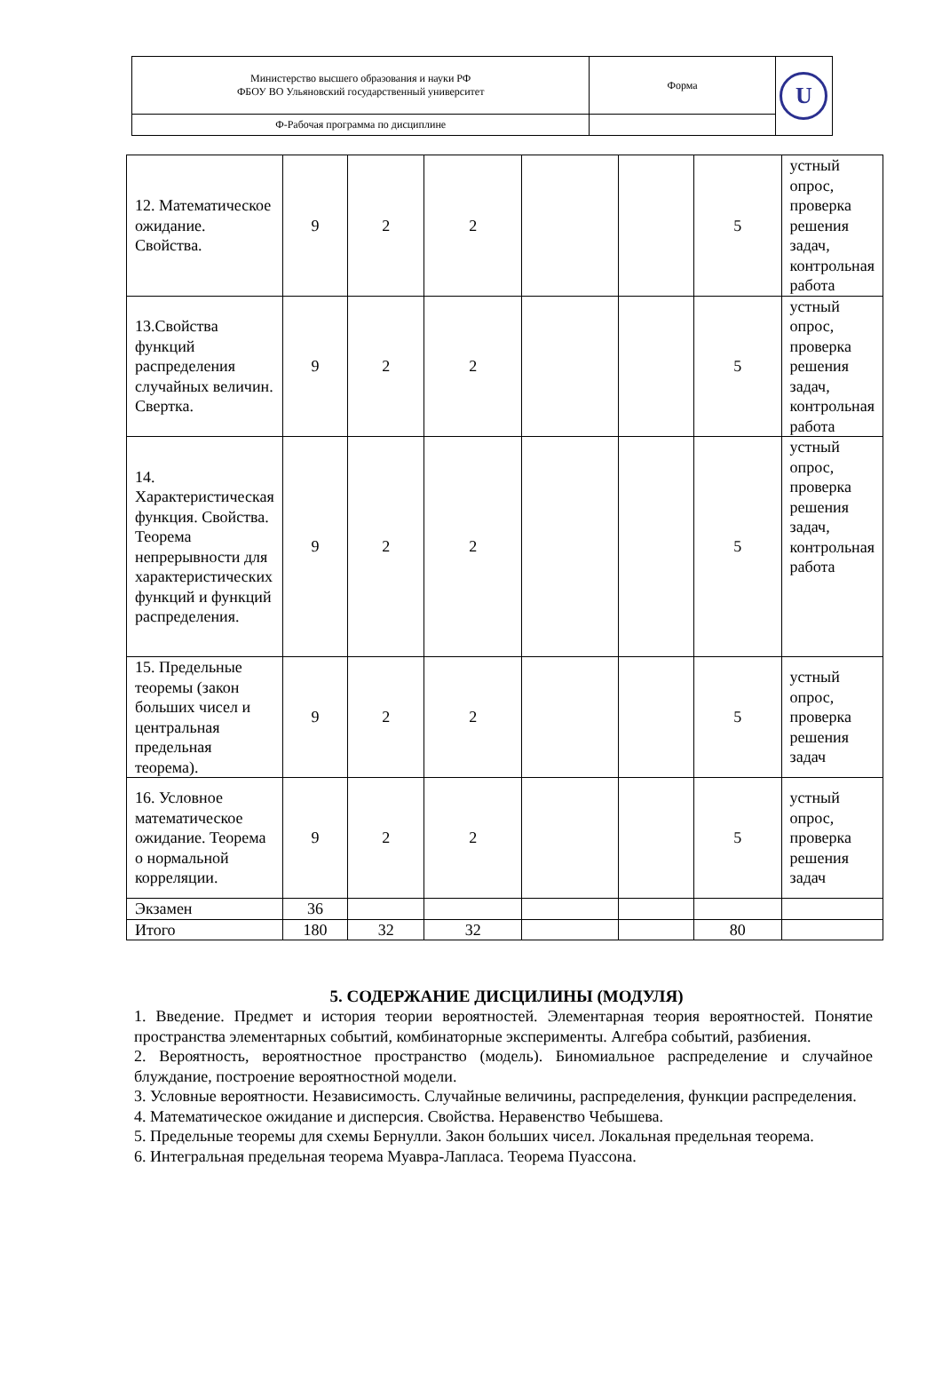| Министерство высшего образования и науки РФ ФБОУ ВО Ульяновский государственный университет | Форма | U |
| Ф-Рабочая программа по дисциплине | | |
| 12. Математическое ожидание. Свойства. | 9 | 2 | 2 | | | 5 | устный опрос, проверка решения задач, контрольная работа |
| 13.Свойства функций распределения случайных величин. Свертка. | 9 | 2 | 2 | | | 5 | устный опрос, проверка решения задач, контрольная работа |
| 14. Характеристическая функция. Свойства. Теорема непрерывности для характеристических функций и функций распределения. | 9 | 2 | 2 | | | 5 | устный опрос, проверка решения задач, контрольная работа |
| 15. Предельные теоремы (закон больших чисел и центральная предельная теорема). | 9 | 2 | 2 | | | 5 | устный опрос, проверка решения задач |
| 16. Условное математическое ожидание. Теорема о нормальной корреляции. | 9 | 2 | 2 | | | 5 | устный опрос, проверка решения задач |
| Экзамен | 36 | | | | | | |
| Итого | 180 | 32 | 32 | | | 80 | |
5. СОДЕРЖАНИЕ ДИСЦИЛИНЫ (МОДУЛЯ)
1. Введение. Предмет и история теории вероятностей. Элементарная теория вероятностей. Понятие пространства элементарных событий, комбинаторные эксперименты. Алгебра событий, разбиения.
2. Вероятность, вероятностное пространство (модель). Биномиальное распределение и случайное блуждание, построение вероятностной модели.
3. Условные вероятности. Независимость. Случайные величины, распределения, функции распределения.
4. Математическое ожидание и дисперсия. Свойства. Неравенство Чебышева.
5. Предельные теоремы для схемы Бернулли. Закон больших чисел. Локальная предельная теорема.
6. Интегральная предельная теорема Муавра-Лапласа. Теорема Пуассона.